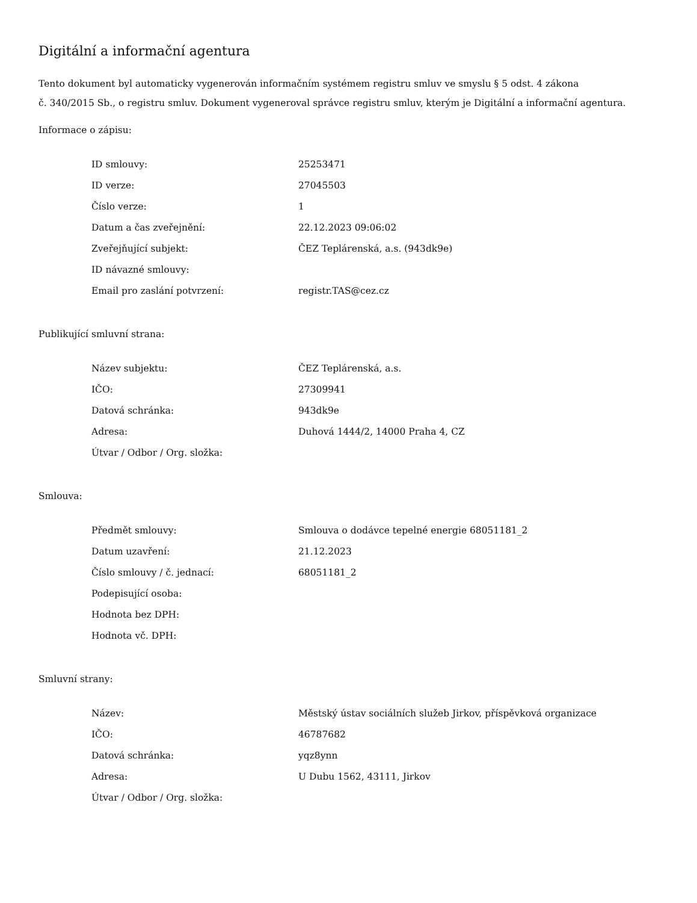Digitální a informační agentura
Tento dokument byl automaticky vygenerován informačním systémem registru smluv ve smyslu § 5 odst. 4 zákona
č. 340/2015 Sb., o registru smluv. Dokument vygeneroval správce registru smluv, kterým je Digitální a informační agentura.
Informace o zápisu:
| ID smlouvy: | 25253471 |
| ID verze: | 27045503 |
| Číslo verze: | 1 |
| Datum a čas zveřejnění: | 22.12.2023 09:06:02 |
| Zveřejňující subjekt: | ČEZ Teplárenská, a.s. (943dk9e) |
| ID návazné smlouvy: | |
| Email pro zaslání potvrzení: | registr.TAS@cez.cz |
Publikující smluvní strana:
| Název subjektu: | ČEZ Teplárenská, a.s. |
| IČO: | 27309941 |
| Datová schránka: | 943dk9e |
| Adresa: | Duhová 1444/2, 14000 Praha 4, CZ |
| Útvar / Odbor / Org. složka: | |
Smlouva:
| Předmět smlouvy: | Smlouva o dodávce tepelné energie 68051181_2 |
| Datum uzavření: | 21.12.2023 |
| Číslo smlouvy / č. jednací: | 68051181_2 |
| Podepisující osoba: | |
| Hodnota bez DPH: | |
| Hodnota vč. DPH: | |
Smluvní strany:
| Název: | Městský ústav sociálních služeb Jirkov, příspěvková organizace |
| IČO: | 46787682 |
| Datová schránka: | yqz8ynn |
| Adresa: | U Dubu 1562, 43111, Jirkov |
| Útvar / Odbor / Org. složka: | |